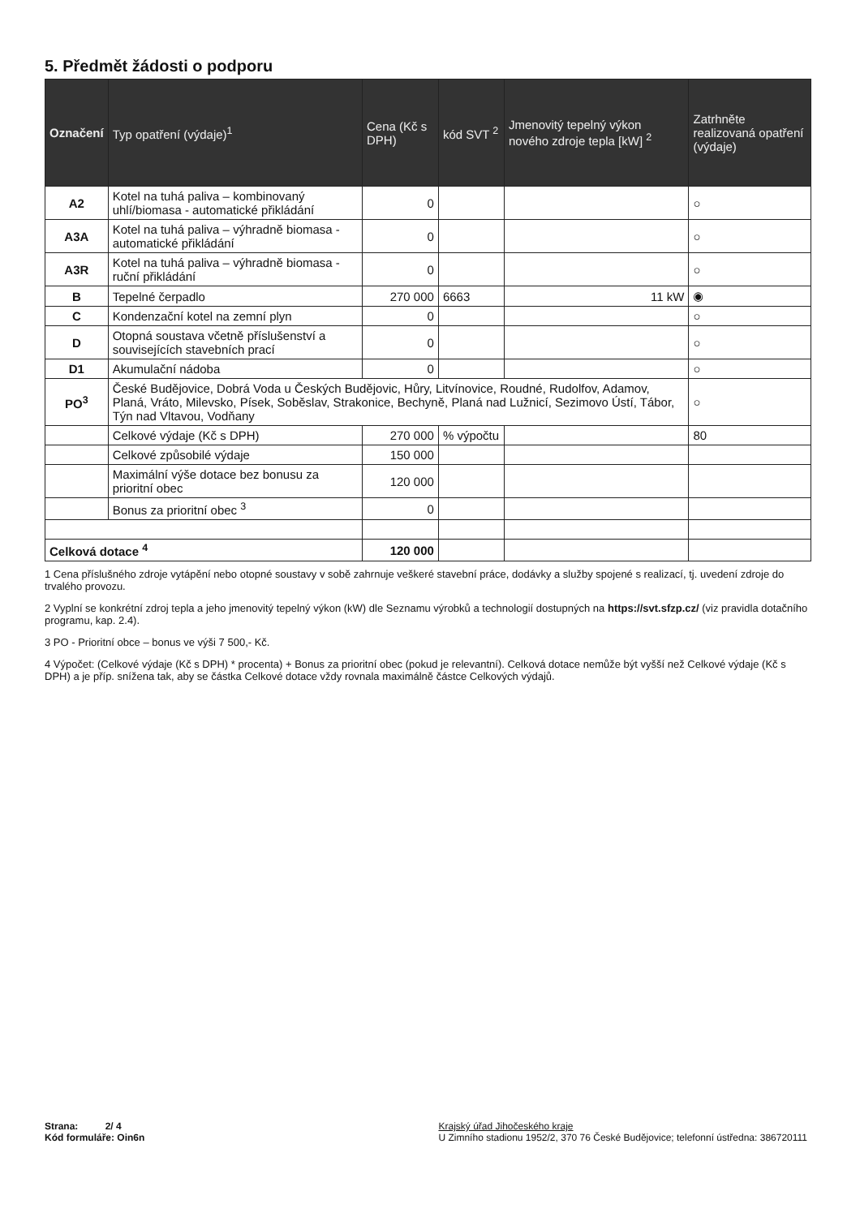5. Předmět žádosti o podporu
| Označení | Typ opatření (výdaje)<sup>1</sup> | Cena (Kč s DPH) | kód SVT <sup>2</sup> | Jmenovitý tepelný výkon nového zdroje tepla [kW] <sup>2</sup> | Zatrhněte realizovaná opatření (výdaje) |
| --- | --- | --- | --- | --- | --- |
| A2 | Kotel na tuhá paliva – kombinovaný uhlí/biomasa - automatické přikládání | 0 | | | ○ |
| A3A | Kotel na tuhá paliva – výhradně biomasa - automatické přikládání | 0 | | | ○ |
| A3R | Kotel na tuhá paliva – výhradně biomasa - ruční přikládání | 0 | | | ○ |
| B | Tepelné čerpadlo | 270 000 | 6663 | 11 kW | ◉ |
| C | Kondenzační kotel na zemní plyn | 0 | | | ○ |
| D | Otopná soustava včetně příslušenství a souvisejících stavebních prací | 0 | | | ○ |
| D1 | Akumulační nádoba | 0 | | | ○ |
| PO<sup>3</sup> | České Budějovice, Dobrá Voda u Českých Budějovic, Hůry, Litvínovice, Roudné, Rudolfov, Adamov, Planá, Vráto, Milevsko, Písek, Soběslav, Strakonice, Bechyně, Planá nad Lužnicí, Sezimovo Ústí, Tábor, Týn nad Vltavou, Vodňany | | | | ○ |
| | Celkové výdaje (Kč s DPH) | 270 000 | % výpočtu | | 80 |
| | Celkové způsobilé výdaje | 150 000 | | | |
| | Maximální výše dotace bez bonusu za prioritní obec | 120 000 | | | |
| | Bonus za prioritní obec <sup>3</sup> | 0 | | | |
| Celková dotace <sup>4</sup> | | 120 000 | | | |
1 Cena příslušného zdroje vytápění nebo otopné soustavy v sobě zahrnuje veškeré stavební práce, dodávky a služby spojené s realizací, tj. uvedení zdroje do trvalého provozu.
2 Vyplní se konkrétní zdroj tepla a jeho jmenovitý tepelný výkon (kW) dle Seznamu výrobků a technologií dostupných na https://svt.sfzp.cz/ (viz pravidla dotačního programu, kap. 2.4).
3 PO - Prioritní obce – bonus ve výši 7 500,- Kč.
4 Výpočet: (Celkové výdaje (Kč s DPH) * procenta) + Bonus za prioritní obec (pokud je relevantní). Celková dotace nemůže být vyšší než Celkové výdaje (Kč s DPH) a je příp. snížena tak, aby se částka Celkové dotace vždy rovnala maximálně částce Celkových výdajů.
Strana: 2/ 4
Kód formuláře: Oin6n
Krajský úřad Jihočeského kraje
U Zimního stadionu 1952/2, 370 76 České Budějovice; telefonní ústředna: 386720111